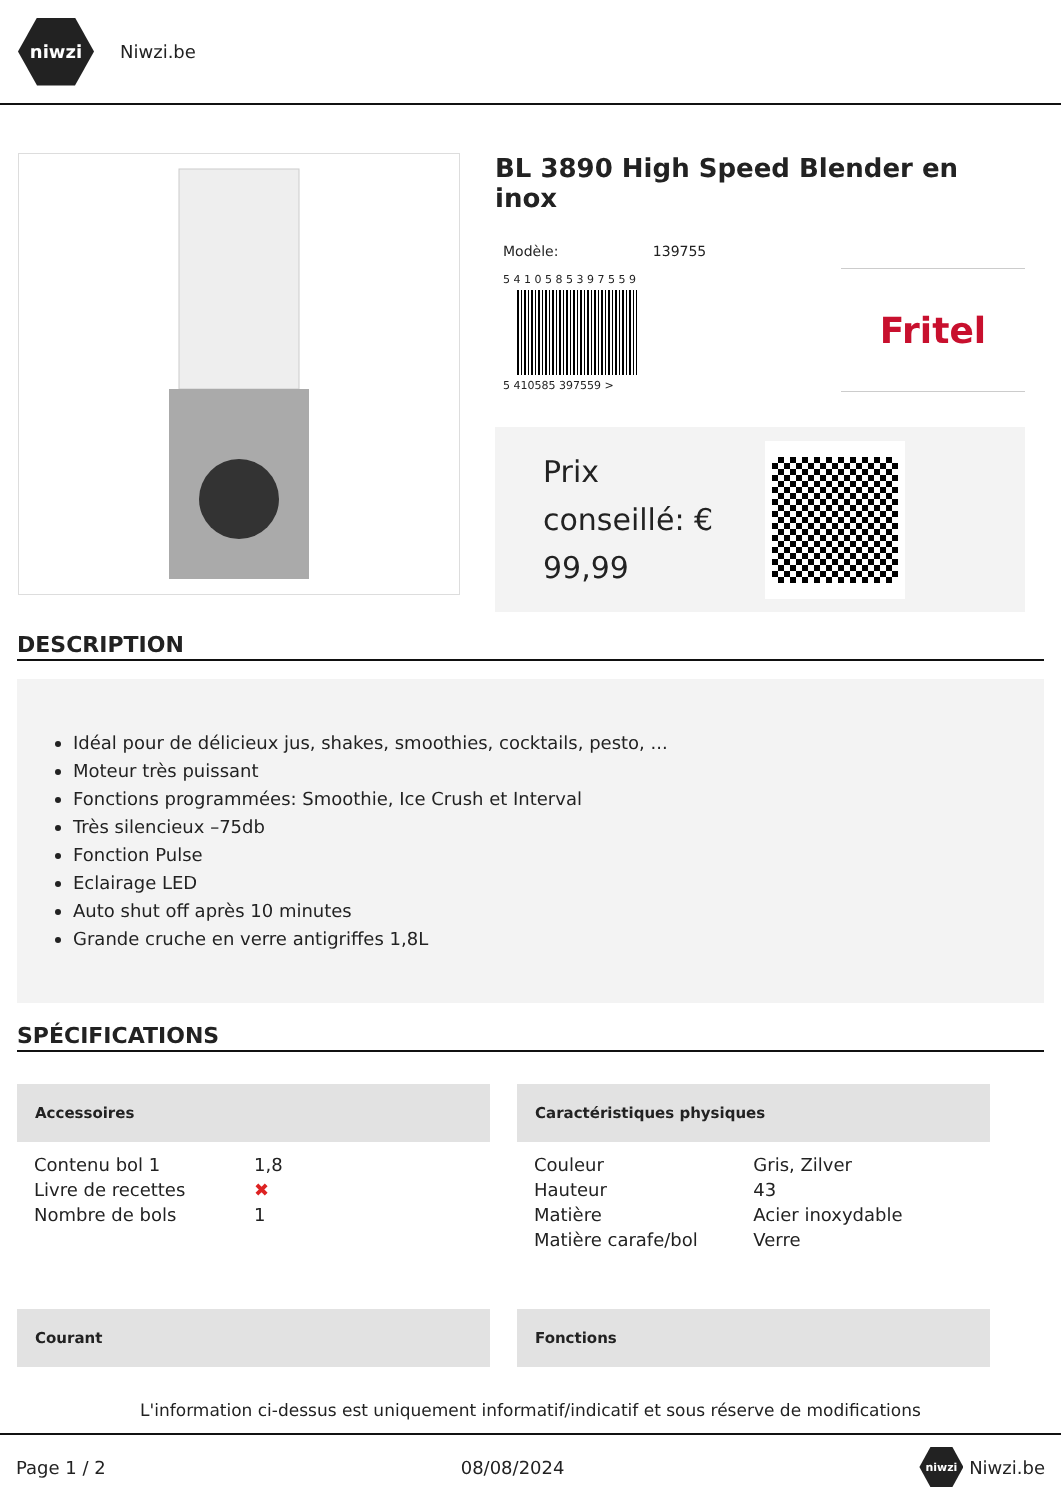niwzi
Niwzi.be
BL 3890 High Speed Blender en inox
Modèle: 139755
5 4 1 0 5 8 5 3 9 7 5 5 9
5 410585 397559 >
Fritel
Prix
conseillé: €
99,99
DESCRIPTION
Idéal pour de délicieux jus, shakes, smoothies, cocktails, pesto, ...
Moteur très puissant
Fonctions programmées: Smoothie, Ice Crush et Interval
Très silencieux –75db
Fonction Pulse
Eclairage LED
Auto shut off après 10 minutes
Grande cruche en verre antigriffes 1,8L
SPÉCIFICATIONS
Accessoires
| Contenu bol 1 | 1,8 |
| Livre de recettes | ✖ |
| Nombre de bols | 1 |
Caractéristiques physiques
| Couleur | Gris, Zilver |
| Hauteur | 43 |
| Matière | Acier inoxydable |
| Matière carafe/bol | Verre |
Courant
Fonctions
L'information ci-dessus est uniquement informatif/indicatif et sous réserve de modifications
Page 1 / 2 08/08/2024 niwzi Niwzi.be